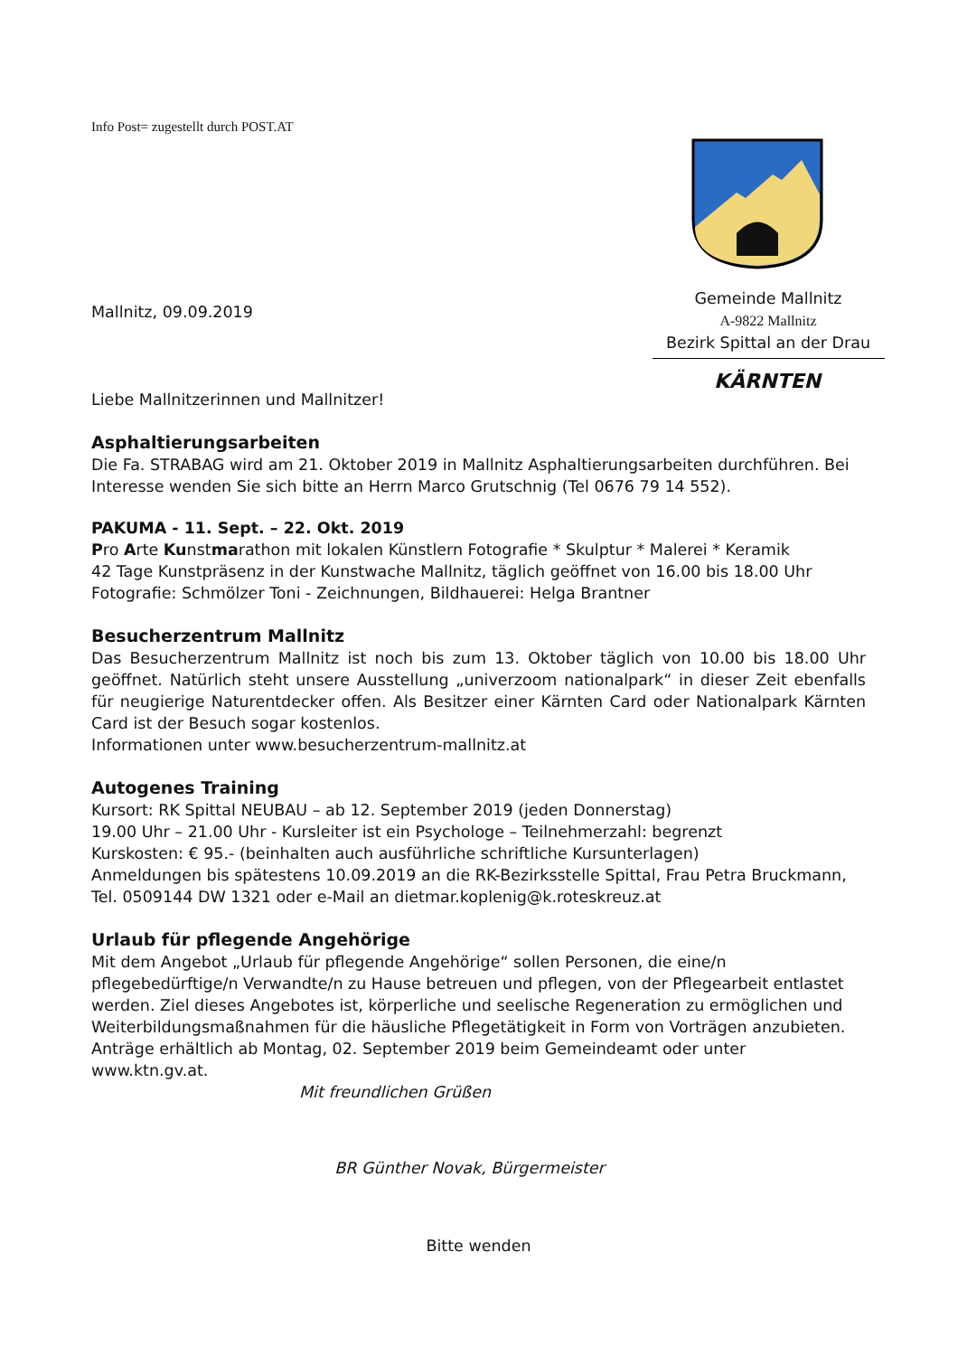Info Post= zugestellt durch POST.AT
Gemeinde Mallnitz
A-9822 Mallnitz
Bezirk Spittal an der Drau
KÄRNTEN
Mallnitz, 09.09.2019
Liebe Mallnitzerinnen und Mallnitzer!
Asphaltierungsarbeiten
Die Fa. STRABAG wird am 21. Oktober 2019 in Mallnitz Asphaltierungsarbeiten durchführen. Bei Interesse wenden Sie sich bitte an Herrn Marco Grutschnig (Tel 0676 79 14 552).
PAKUMA - 11. Sept. – 22. Okt. 2019
Pro Arte Kunstmarathon mit lokalen Künstlern Fotografie * Skulptur * Malerei * Keramik
42 Tage Kunstpräsenz in der Kunstwache Mallnitz, täglich geöffnet von 16.00 bis 18.00 Uhr
Fotografie: Schmölzer Toni - Zeichnungen, Bildhauerei: Helga Brantner
Besucherzentrum Mallnitz
Das Besucherzentrum Mallnitz ist noch bis zum 13. Oktober täglich von 10.00 bis 18.00 Uhr geöffnet. Natürlich steht unsere Ausstellung „univerzoom nationalpark“ in dieser Zeit ebenfalls für neugierige Naturentdecker offen. Als Besitzer einer Kärnten Card oder Nationalpark Kärnten Card ist der Besuch sogar kostenlos.
Informationen unter www.besucherzentrum-mallnitz.at
Autogenes Training
Kursort: RK Spittal NEUBAU – ab 12. September 2019 (jeden Donnerstag)
19.00 Uhr – 21.00 Uhr - Kursleiter ist ein Psychologe – Teilnehmerzahl: begrenzt
Kurskosten: € 95.- (beinhalten auch ausführliche schriftliche Kursunterlagen)
Anmeldungen bis spätestens 10.09.2019 an die RK-Bezirksstelle Spittal, Frau Petra Bruckmann, Tel. 0509144 DW 1321 oder e-Mail an dietmar.koplenig@k.roteskreuz.at
Urlaub für pflegende Angehörige
Mit dem Angebot „Urlaub für pflegende Angehörige“ sollen Personen, die eine/n pflegebedürftige/n Verwandte/n zu Hause betreuen und pflegen, von der Pflegearbeit entlastet werden. Ziel dieses Angebotes ist, körperliche und seelische Regeneration zu ermöglichen und Weiterbildungsmaßnahmen für die häusliche Pflegetätigkeit in Form von Vorträgen anzubieten.
Anträge erhältlich ab Montag, 02. September 2019 beim Gemeindeamt oder unter www.ktn.gv.at.
Mit freundlichen Grüßen
BR Günther Novak, Bürgermeister
Bitte wenden